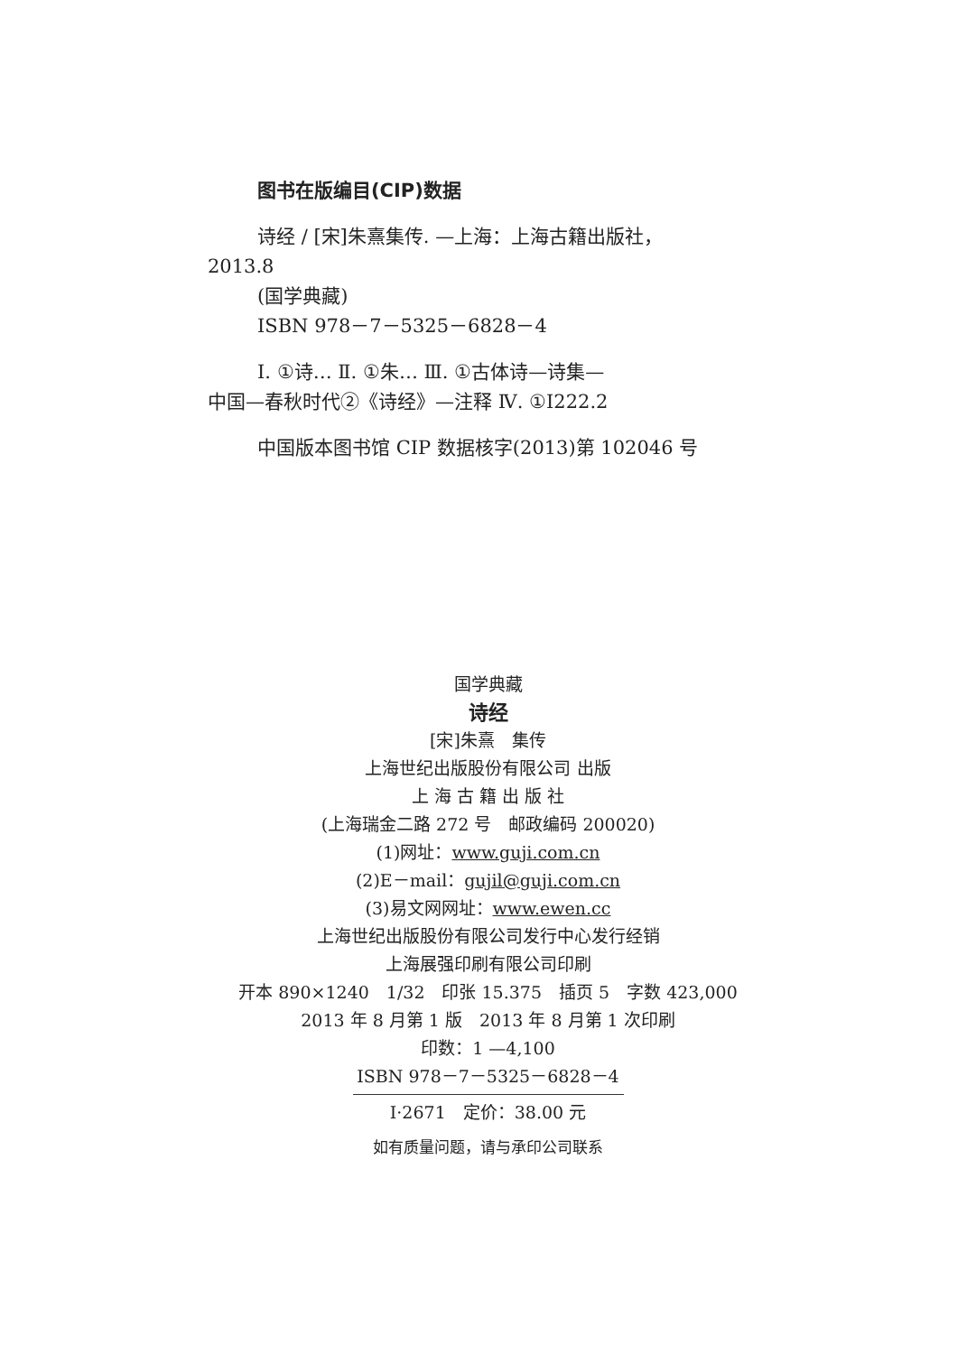图书在版编目(CIP)数据
诗经 / [宋]朱熹集传. —上海：上海古籍出版社，
2013.8
(国学典藏)
ISBN 978－7－5325－6828－4
Ⅰ. ①诗… Ⅱ. ①朱… Ⅲ. ①古体诗—诗集—
中国—春秋时代②《诗经》—注释 Ⅳ. ①I222.2
中国版本图书馆 CIP 数据核字(2013)第 102046 号
国学典藏
诗经
[宋]朱熹　集传
上海世纪出版股份有限公司 出版
上 海 古 籍 出 版 社
(上海瑞金二路 272 号　邮政编码 200020)
(1)网址：www.guji.com.cn
(2)E－mail：gujil@guji.com.cn
(3)易文网网址：www.ewen.cc
上海世纪出版股份有限公司发行中心发行经销
上海展强印刷有限公司印刷
开本 890×1240　1/32　印张 15.375　插页 5　字数 423,000
2013 年 8 月第 1 版　2013 年 8 月第 1 次印刷
印数：1 —4,100
ISBN 978－7－5325－6828－4
I·2671　定价：38.00 元
如有质量问题，请与承印公司联系